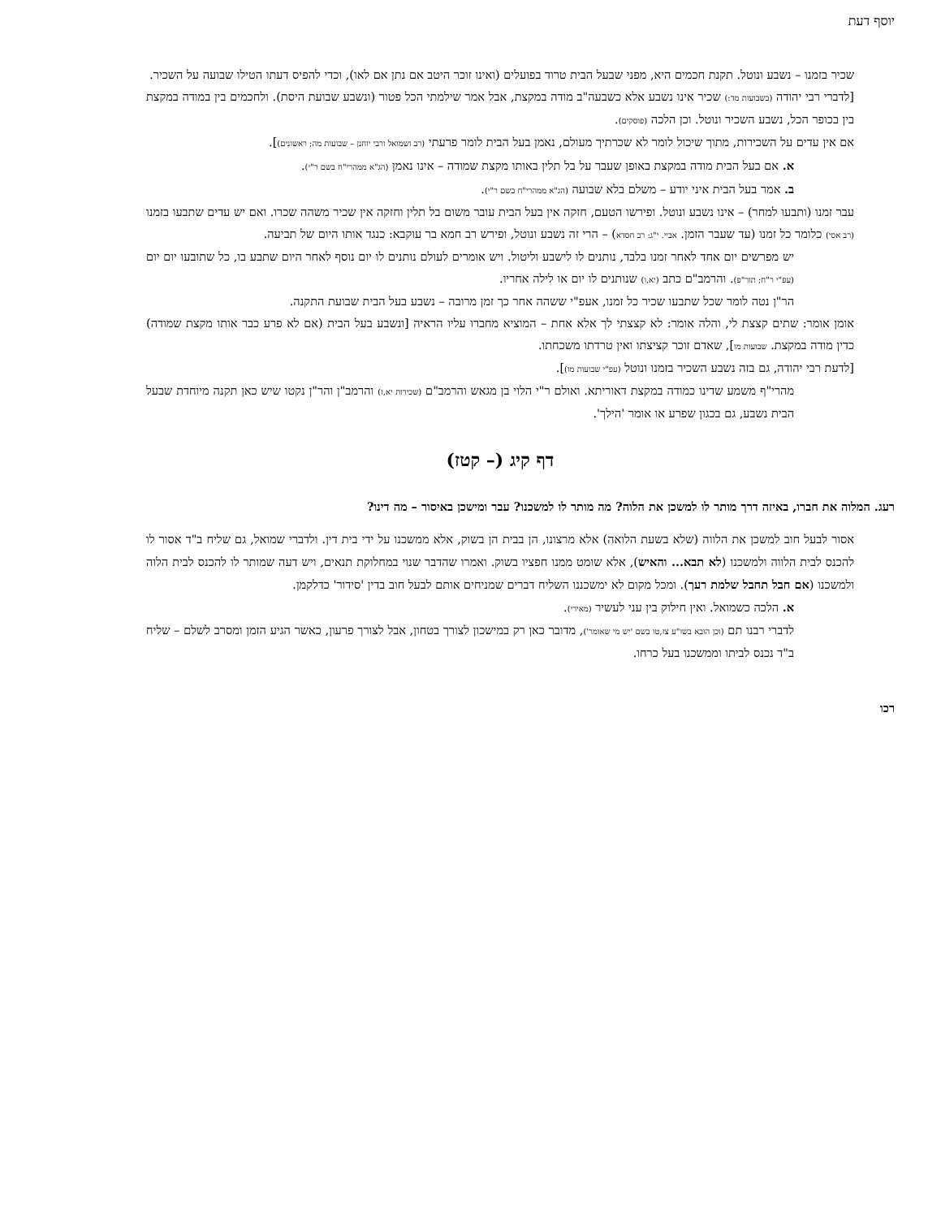יוסף דעת
שכיר בזמנו – נשבע ונוטל. תקנת חכמים היא, מפני שבעל הבית טרוד בפועלים (ואינו זוכר היטב אם נתן אם לאו), וכדי להפיס דעתו הטילו שבועה על השכיר.
[לדברי רבי יהודה (בשבועות מד:) שכיר אינו נשבע אלא כשבעה"ב מודה במקצת, אבל אמר שילמתי הכל פטור (ונשבע שבועת היסת). ולחכמים בין במודה במקצת בין בכופר הכל, נשבע השכיר ונוטל. וכן הלכה (פוסקים).
אם אין עדים על השכירות, מתוך שיכול לומר לא שכרתיך מעולם, נאמן בעל הבית לומר פרעתי (רב ושמואל ורבי יוחנן – שבועות מה; ראשונים)].
א. אם בעל הבית מודה במקצת באופן שעבר על בל תלין באותו מקצת שמודה – אינו נאמן (הג"א ממהרי"ח בשם ר"י).
ב. אמר בעל הבית איני יודע – משלם בלא שבועה (הג"א ממהרי"ח בשם ר"י).
עבר זמנו (ותבעו למחר) – אינו נשבע ונוטל. ופירשו הטעם, חזקה אין בעל הבית עובר משום בל תלין וחזקה אין שכיר משהה שכרו. ואם יש עדים שתבעו בזמנו (רב אסי) כלומר כל זמנו (עד שעבר הזמן. אביי. י"ג: רב חסדא) – הרי זה נשבע ונוטל, ופירש רב חמא בר עוקבא: כנגד אותו היום של תביעה.
יש מפרשים יום אחד לאחר זמנו בלבד, נותנים לו לישבע וליטול. ויש אומרים לעולם נותנים לו יום נוסף לאחר היום שתבע בו, כל שתובעו יום יום (עפ"י ר"ח; תור"פ). והרמב"ם כתב (יא,ו) שנותנים לו יום או לילה אחריו.
הר"ן נטה לומר שכל שתבעו שכיר כל זמנו, אעפ"י ששהה אחר כך זמן מרובה – נשבע בעל הבית שבועת התקנה.
אומן אומר: שתים קצצת לי, והלה אומר: לא קצצתי לך אלא אחת – המוציא מחברו עליו הראיה [ונשבע בעל הבית (אם לא פרע כבר אותו מקצת שמודה) כדין מודה במקצת. שבועות מו], שאדם זוכר קציצתו ואין טרדתו משכחתו.
[לדעת רבי יהודה, גם בזה נשבע השכיר בזמנו ונוטל (עפ"י שבועות מו)].
מהרי"ף משמע שדינו כמודה במקצת דאוריתא. ואולם ר"י הלוי בן מגאש והרמב"ם (שכירות יא,ז) והרמב"ן והר"ן נקטו שיש כאן תקנה מיוחדת שבעל הבית נשבע, גם בכגון שפרע או אומר 'הילך'.
דף קיג (– קטז)
רעג. המלוה את חברו, באיזה דרך מותר לו למשכן את הלוה? מה מותר לו למשכנו? עבר ומישכן באיסור – מה דינו?
אסור לבעל חוב למשכן את הלווה (שלא בשעת הלואה) אלא מרצונו, הן בבית הן בשוק, אלא ממשכנו על ידי בית דין. ולדברי שמואל, גם שליח ב"ד אסור לו להכנס לבית הלווה ולמשכנו (לא תבא... והאיש), אלא שומט ממנו חפציו בשוק. ואמרו שהדבר שנוי במחלוקת תנאים, ויש דעה שמותר לו להכנס לבית הלוה ולמשכנו (אם חבל תחבל שלמת רעך). ומכל מקום לא ימשכננו השליח דברים שמניחים אותם לבעל חוב בדין 'סידור' כדלקמן.
א. הלכה כשמואל. ואין חילוק בין עני לעשיר (מאירי).
לדברי רבנו תם (וכן הובא בשו"ע צז,טו בשם 'יש מי שאומר'), מדובר כאן רק במישכון לצורך בטחון, אבל לצורך פרעון, כאשר הגיע הזמן ומסרב לשלם – שליח ב"ד נכנס לביתו וממשכנו בעל כרחו.
רכו